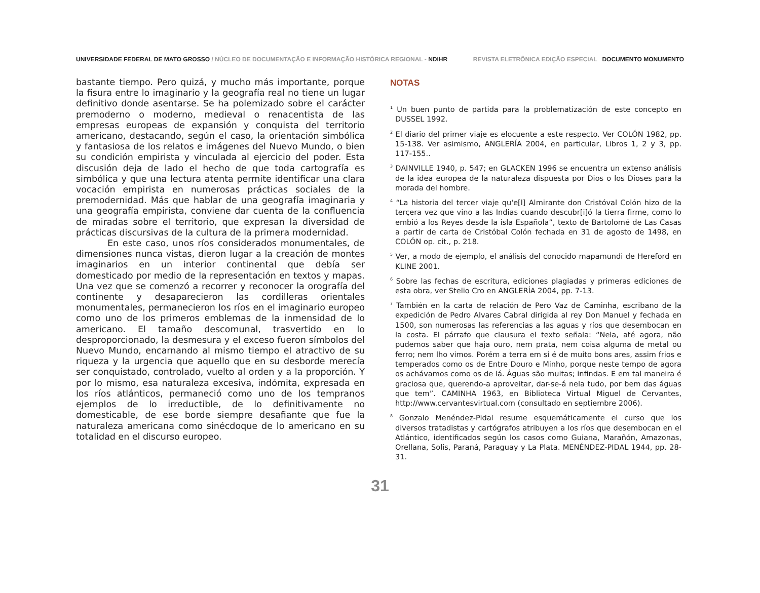UNIVERSIDADE FEDERAL DE MATO GROSSO / NÚCLEO DE DOCUMENTAÇÃO E INFORMAÇÃO HISTÓRICA REGIONAL - NDIHR
REVISTA ELETRÔNICA EDIÇÃO ESPECIAL DOCUMENTO MONUMENTO
bastante tiempo. Pero quizá, y mucho más importante, porque la fisura entre lo imaginario y la geografía real no tiene un lugar definitivo donde asentarse. Se ha polemizado sobre el carácter premoderno o moderno, medieval o renacentista de las empresas europeas de expansión y conquista del territorio americano, destacando, según el caso, la orientación simbólica y fantasiosa de los relatos e imágenes del Nuevo Mundo, o bien su condición empirista y vinculada al ejercicio del poder. Esta discusión deja de lado el hecho de que toda cartografía es simbólica y que una lectura atenta permite identificar una clara vocación empirista en numerosas prácticas sociales de la premodernidad. Más que hablar de una geografía imaginaria y una geografía empirista, conviene dar cuenta de la confluencia de miradas sobre el territorio, que expresan la diversidad de prácticas discursivas de la cultura de la primera modernidad.
En este caso, unos ríos considerados monumentales, de dimensiones nunca vistas, dieron lugar a la creación de montes imaginarios en un interior continental que debía ser domesticado por medio de la representación en textos y mapas. Una vez que se comenzó a recorrer y reconocer la orografía del continente y desaparecieron las cordilleras orientales monumentales, permanecieron los ríos en el imaginario europeo como uno de los primeros emblemas de la inmensidad de lo americano. El tamaño descomunal, trasvertido en lo desproporcionado, la desmesura y el exceso fueron símbolos del Nuevo Mundo, encarnando al mismo tiempo el atractivo de su riqueza y la urgencia que aquello que en su desborde merecía ser conquistado, controlado, vuelto al orden y a la proporción. Y por lo mismo, esa naturaleza excesiva, indómita, expresada en los ríos atlánticos, permaneció como uno de los tempranos ejemplos de lo irreductible, de lo definitivamente no domesticable, de ese borde siempre desafiante que fue la naturaleza americana como sinécdoque de lo americano en su totalidad en el discurso europeo.
NOTAS
<sup>1</sup> Un buen punto de partida para la problematización de este concepto en DUSSEL 1992.
<sup>2</sup> El diario del primer viaje es elocuente a este respecto. Ver COLÓN 1982, pp. 15-138. Ver asimismo, ANGLERÍA 2004, en particular, Libros 1, 2 y 3, pp. 117-155..
<sup>3</sup> DAINVILLE 1940, p. 547; en GLACKEN 1996 se encuentra un extenso análisis de la idea europea de la naturaleza dispuesta por Dios o los Dioses para la morada del hombre.
<sup>4</sup> “La historia del tercer viaje qu'e[l] Almirante don Cristóval Colón hizo de la terçera vez que vino a las Indias cuando descubr[i]ó la tierra firme, como lo embió a los Reyes desde la isla Española”, texto de Bartolomé de Las Casas a partir de carta de Cristóbal Colón fechada en 31 de agosto de 1498, en COLÓN op. cit., p. 218.
<sup>5</sup> Ver, a modo de ejemplo, el análisis del conocido mapamundi de Hereford en KLINE 2001.
<sup>6</sup> Sobre las fechas de escritura, ediciones plagiadas y primeras ediciones de esta obra, ver Stelio Cro en ANGLERÍA 2004, pp. 7-13.
<sup>7</sup> También en la carta de relación de Pero Vaz de Caminha, escribano de la expedición de Pedro Alvares Cabral dirigida al rey Don Manuel y fechada en 1500, son numerosas las referencias a las aguas y ríos que desembocan en la costa. El párrafo que clausura el texto señala: “Nela, até agora, não pudemos saber que haja ouro, nem prata, nem coisa alguma de metal ou ferro; nem lho vimos. Porém a terra em si é de muito bons ares, assim frios e temperados como os de Entre Douro e Minho, porque neste tempo de agora os achávamos como os de lá. Águas são muitas; infindas. E em tal maneira é graciosa que, querendo-a aproveitar, dar-se-á nela tudo, por bem das águas que tem”. CAMINHA 1963, en Biblioteca Virtual Miguel de Cervantes, http://www.cervantesvirtual.com (consultado en septiembre 2006).
<sup>8</sup> Gonzalo Menéndez-Pidal resume esquemáticamente el curso que los diversos tratadistas y cartógrafos atribuyen a los ríos que desembocan en el Atlántico, identificados según los casos como Guiana, Marañón, Amazonas, Orellana, Solis, Paraná, Paraguay y La Plata. MENÉNDEZ-PIDAL 1944, pp. 28-31.
31